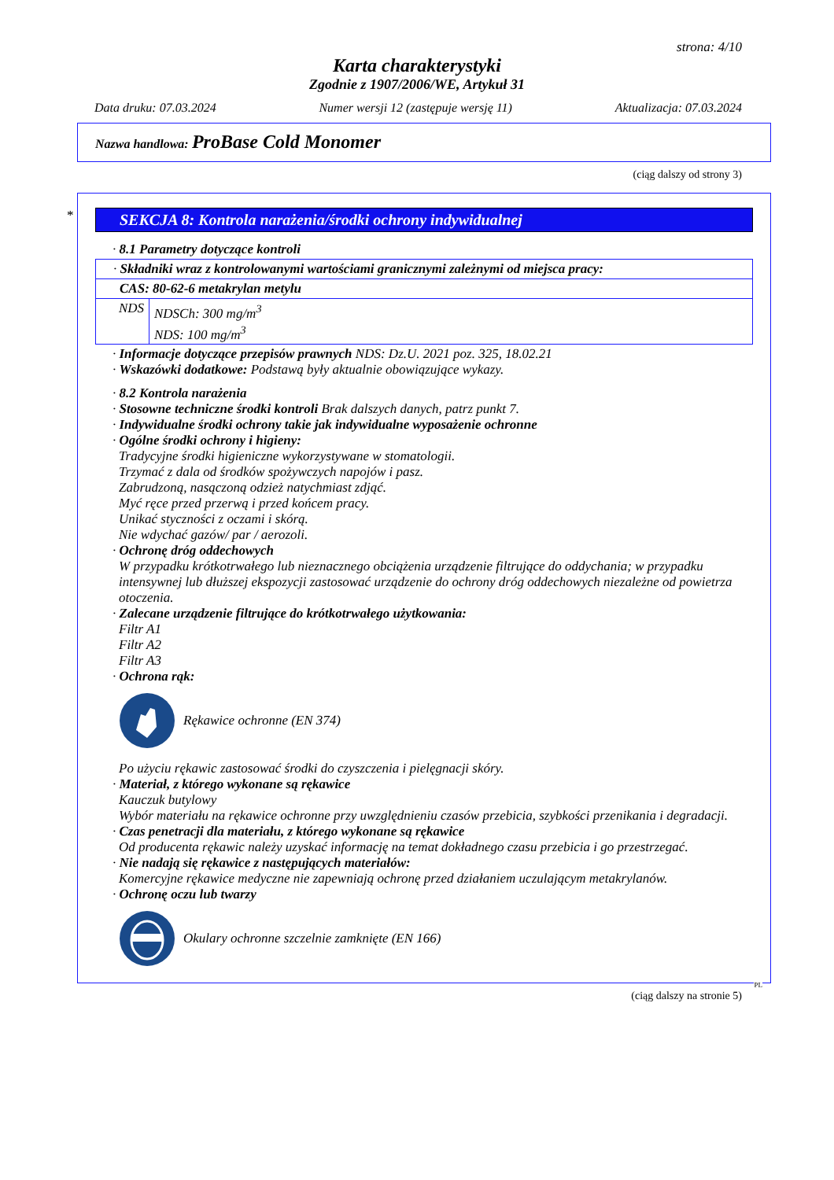strona: 4/10
Karta charakterystyki
Zgodnie z 1907/2006/WE, Artykuł 31
Data druku: 07.03.2024 Numer wersji 12 (zastępuje wersję 11) Aktualizacja: 07.03.2024
Nazwa handlowa: ProBase Cold Monomer
(ciąg dalszy od strony 3)
*
SEKCJA 8: Kontrola narażenia/środki ochrony indywidualnej
· 8.1 Parametry dotyczące kontroli
| · Składniki wraz z kontrolowanymi wartościami granicznymi zależnymi od miejsca pracy: | |
| CAS: 80-62-6 metakrylan metylu | |
| NDS | NDSCh: 300 mg/m<sup>3</sup> NDS: 100 mg/m<sup>3</sup> |
· Informacje dotyczące przepisów prawnych NDS: Dz.U. 2021 poz. 325, 18.02.21
· Wskazówki dodatkowe: Podstawą były aktualnie obowiązujące wykazy.
· 8.2 Kontrola narażenia
· Stosowne techniczne środki kontroli Brak dalszych danych, patrz punkt 7.
· Indywidualne środki ochrony takie jak indywidualne wyposażenie ochronne
· Ogólne środki ochrony i higieny:
Tradycyjne środki higieniczne wykorzystywane w stomatologii.
Trzymać z dala od środków spożywczych napojów i pasz.
Zabrudzoną, nasączoną odzież natychmiast zdjąć.
Myć ręce przed przerwą i przed końcem pracy.
Unikać styczności z oczami i skórą.
Nie wdychać gazów/ par / aerozoli.
· Ochronę dróg oddechowych
W przypadku krótkotrwałego lub nieznacznego obciążenia urządzenie filtrujące do oddychania; w przypadku intensywnej lub dłuższej ekspozycji zastosować urządzenie do ochrony dróg oddechowych niezależne od powietrza otoczenia.
· Zalecane urządzenie filtrujące do krótkotrwałego użytkowania:
Filtr A1
Filtr A2
Filtr A3
· Ochrona rąk:
Rękawice ochronne (EN 374)
Po użyciu rękawic zastosować środki do czyszczenia i pielęgnacji skóry.
· Materiał, z którego wykonane są rękawice
Kauczuk butylowy
Wybór materiału na rękawice ochronne przy uwzględnieniu czasów przebicia, szybkości przenikania i degradacji.
· Czas penetracji dla materiału, z którego wykonane są rękawice
Od producenta rękawic należy uzyskać informację na temat dokładnego czasu przebicia i go przestrzegać.
· Nie nadają się rękawice z następujących materiałów:
Komercyjne rękawice medyczne nie zapewniają ochronę przed działaniem uczulającym metakrylanów.
· Ochronę oczu lub twarzy
Okulary ochronne szczelnie zamknięte (EN 166)
PL
(ciąg dalszy na stronie 5)